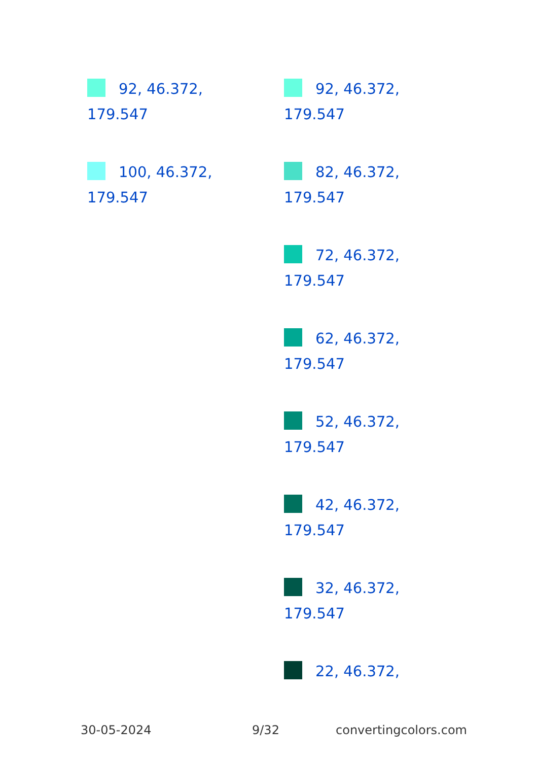92, 46.372,
179.547
100, 46.372,
179.547
92, 46.372,
179.547
82, 46.372,
179.547
72, 46.372,
179.547
62, 46.372,
179.547
52, 46.372,
179.547
42, 46.372,
179.547
32, 46.372,
179.547
22, 46.372,
30-05-2024 9/32 convertingcolors.com